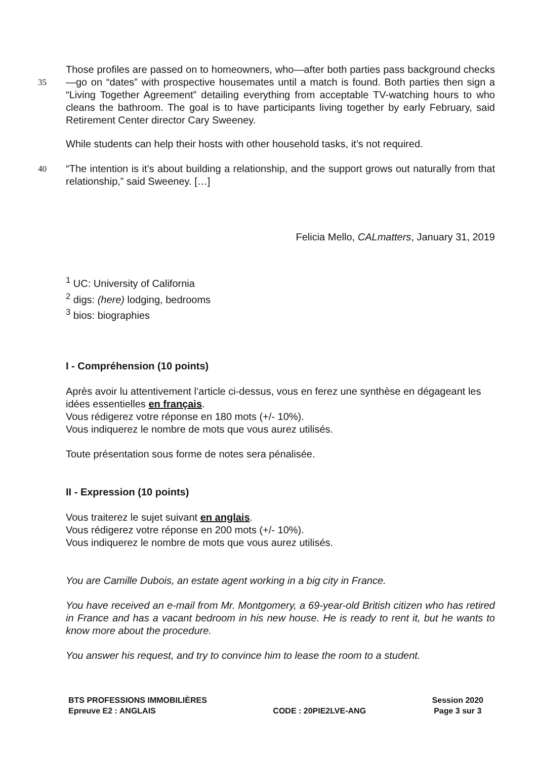35
Those profiles are passed on to homeowners, who—after both parties pass background checks—go on “dates” with prospective housemates until a match is found. Both parties then sign a “Living Together Agreement” detailing everything from acceptable TV-watching hours to who cleans the bathroom. The goal is to have participants living together by early February, said Retirement Center director Cary Sweeney.
While students can help their hosts with other household tasks, it’s not required.
40
“The intention is it’s about building a relationship, and the support grows out naturally from that relationship,” said Sweeney. […]
Felicia Mello, CALmatters, January 31, 2019
<sup>1</sup> UC: University of California
<sup>2</sup> digs: (here) lodging, bedrooms
<sup>3</sup> bios: biographies
I - Compréhension (10 points)
Après avoir lu attentivement l’article ci-dessus, vous en ferez une synthèse en dégageant les idées essentielles en français.
Vous rédigerez votre réponse en 180 mots (+/- 10%).
Vous indiquerez le nombre de mots que vous aurez utilisés.
Toute présentation sous forme de notes sera pénalisée.
II - Expression (10 points)
Vous traiterez le sujet suivant en anglais.
Vous rédigerez votre réponse en 200 mots (+/- 10%).
Vous indiquerez le nombre de mots que vous aurez utilisés.
You are Camille Dubois, an estate agent working in a big city in France.
You have received an e-mail from Mr. Montgomery, a 69-year-old British citizen who has retired in France and has a vacant bedroom in his new house. He is ready to rent it, but he wants to know more about the procedure.
You answer his request, and try to convince him to lease the room to a student.
BTS PROFESSIONS IMMOBILIÈRES
Epreuve E2 : ANGLAIS
CODE : 20PIE2LVE-ANG Session 2020
Page 3 sur 3